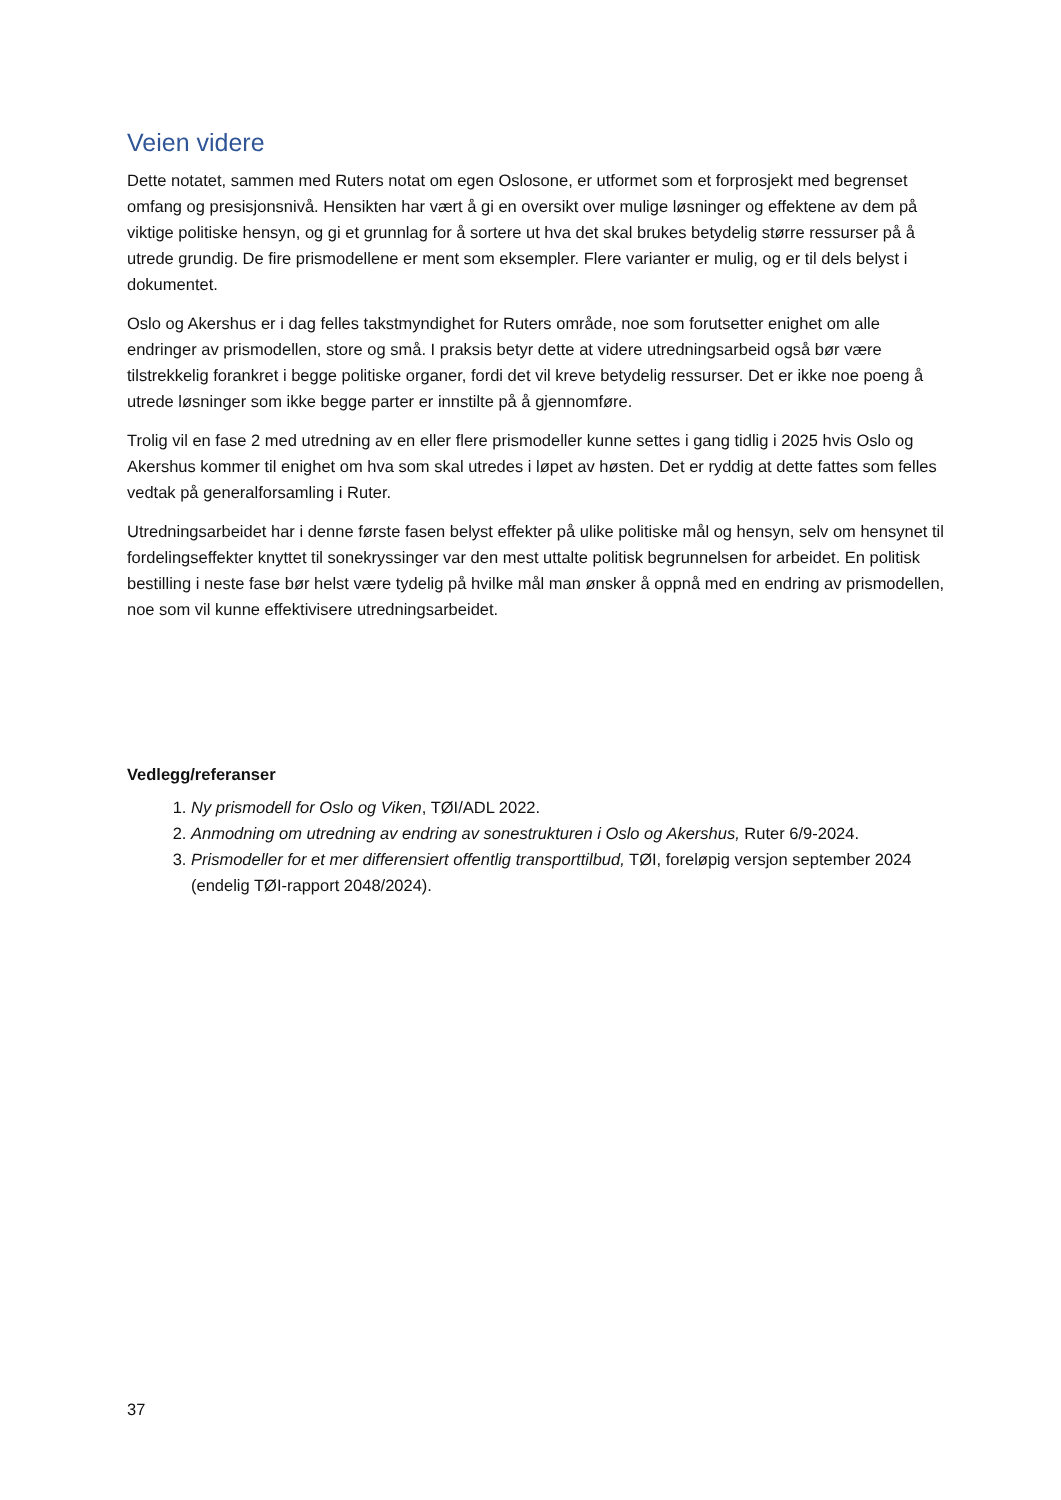Veien videre
Dette notatet, sammen med Ruters notat om egen Oslosone, er utformet som et forprosjekt med begrenset omfang og presisjonsnivå. Hensikten har vært å gi en oversikt over mulige løsninger og effektene av dem på viktige politiske hensyn, og gi et grunnlag for å sortere ut hva det skal brukes betydelig større ressurser på å utrede grundig. De fire prismodellene er ment som eksempler. Flere varianter er mulig, og er til dels belyst i dokumentet.
Oslo og Akershus er i dag felles takstmyndighet for Ruters område, noe som forutsetter enighet om alle endringer av prismodellen, store og små. I praksis betyr dette at videre utredningsarbeid også bør være tilstrekkelig forankret i begge politiske organer, fordi det vil kreve betydelig ressurser. Det er ikke noe poeng å utrede løsninger som ikke begge parter er innstilte på å gjennomføre.
Trolig vil en fase 2 med utredning av en eller flere prismodeller kunne settes i gang tidlig i 2025 hvis Oslo og Akershus kommer til enighet om hva som skal utredes i løpet av høsten. Det er ryddig at dette fattes som felles vedtak på generalforsamling i Ruter.
Utredningsarbeidet har i denne første fasen belyst effekter på ulike politiske mål og hensyn, selv om hensynet til fordelingseffekter knyttet til sonekryssinger var den mest uttalte politisk begrunnelsen for arbeidet. En politisk bestilling i neste fase bør helst være tydelig på hvilke mål man ønsker å oppnå med en endring av prismodellen, noe som vil kunne effektivisere utredningsarbeidet.
Vedlegg/referanser
1. Ny prismodell for Oslo og Viken, TØI/ADL 2022.
2. Anmodning om utredning av endring av sonestrukturen i Oslo og Akershus, Ruter 6/9-2024.
3. Prismodeller for et mer differensiert offentlig transporttilbud, TØI, foreløpig versjon september 2024 (endelig TØI-rapport 2048/2024).
37